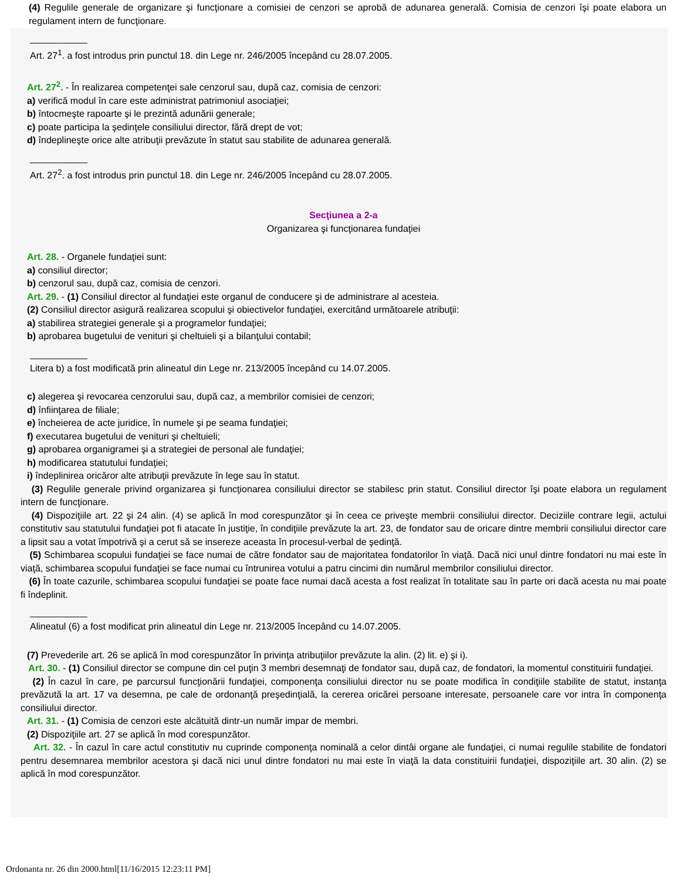(4) Regulile generale de organizare şi funcţionare a comisiei de cenzori se aprobă de adunarea generală. Comisia de cenzori îşi poate elabora un regulament intern de funcţionare.
___________
Art. 27<sup>1</sup>. a fost introdus prin punctul 18. din Lege nr. 246/2005 începând cu 28.07.2005.
Art. 27<sup>2</sup>. - În realizarea competenţei sale cenzorul sau, după caz, comisia de cenzori:
a) verifică modul în care este administrat patrimoniul asociaţiei;
b) întocmeşte rapoarte şi le prezintă adunării generale;
c) poate participa la şedinţele consiliului director, fără drept de vot;
d) îndeplineşte orice alte atribuţii prevăzute în statut sau stabilite de adunarea generală.
___________
Art. 27<sup>2</sup>. a fost introdus prin punctul 18. din Lege nr. 246/2005 începând cu 28.07.2005.
Secţiunea a 2-a
Organizarea şi funcţionarea fundaţiei
Art. 28. - Organele fundaţiei sunt:
a) consiliul director;
b) cenzorul sau, după caz, comisia de cenzori.
Art. 29. - (1) Consiliul director al fundaţiei este organul de conducere şi de administrare al acesteia.
(2) Consiliul director asigură realizarea scopului şi obiectivelor fundaţiei, exercitând următoarele atribuţii:
a) stabilirea strategiei generale şi a programelor fundaţiei;
b) aprobarea bugetului de venituri şi cheltuieli şi a bilanţului contabil;
___________
Litera b) a fost modificată prin alineatul din Lege nr. 213/2005 începând cu 14.07.2005.
c) alegerea şi revocarea cenzorului sau, după caz, a membrilor comisiei de cenzori;
d) înfiinţarea de filiale;
e) încheierea de acte juridice, în numele şi pe seama fundaţiei;
f) executarea bugetului de venituri şi cheltuieli;
g) aprobarea organigramei şi a strategiei de personal ale fundaţiei;
h) modificarea statutului fundaţiei;
i) îndeplinirea oricăror alte atribuţii prevăzute în lege sau în statut.
(3) Regulile generale privind organizarea şi funcţionarea consiliului director se stabilesc prin statut. Consiliul director îşi poate elabora un regulament intern de funcţionare.
(4) Dispoziţiile art. 22 şi 24 alin. (4) se aplică în mod corespunzător şi în ceea ce priveşte membrii consiliului director. Deciziile contrare legii, actului constitutiv sau statutului fundaţiei pot fi atacate în justiţie, în condiţiile prevăzute la art. 23, de fondator sau de oricare dintre membrii consiliului director care a lipsit sau a votat împotrivă şi a cerut să se insereze aceasta în procesul-verbal de şedinţă.
(5) Schimbarea scopului fundaţiei se face numai de către fondator sau de majoritatea fondatorilor în viaţă. Dacă nici unul dintre fondatori nu mai este în viaţă, schimbarea scopului fundaţiei se face numai cu întrunirea votului a patru cincimi din numărul membrilor consiliului director.
(6) În toate cazurile, schimbarea scopului fundaţiei se poate face numai dacă acesta a fost realizat în totalitate sau în parte ori dacă acesta nu mai poate fi îndeplinit.
___________
Alineatul (6) a fost modificat prin alineatul din Lege nr. 213/2005 începând cu 14.07.2005.
(7) Prevederile art. 26 se aplică în mod corespunzător în privinţa atribuţiilor prevăzute la alin. (2) lit. e) şi i).
Art. 30. - (1) Consiliul director se compune din cel puţin 3 membri desemnaţi de fondator sau, după caz, de fondatori, la momentul constituirii fundaţiei.
(2) În cazul în care, pe parcursul funcţionării fundaţiei, componenţa consiliului director nu se poate modifica în condiţiile stabilite de statut, instanţa prevăzută la art. 17 va desemna, pe cale de ordonanţă preşedinţială, la cererea oricărei persoane interesate, persoanele care vor intra în componenţa consiliului director.
Art. 31. - (1) Comisia de cenzori este alcătuită dintr-un număr impar de membri.
(2) Dispoziţiile art. 27 se aplică în mod corespunzător.
Art. 32. - În cazul în care actul constitutiv nu cuprinde componenţa nominală a celor dintâi organe ale fundaţiei, ci numai regulile stabilite de fondatori pentru desemnarea membrilor acestora şi dacă nici unul dintre fondatori nu mai este în viaţă la data constituirii fundaţiei, dispoziţiile art. 30 alin. (2) se aplică în mod corespunzător.
Ordonanta nr. 26 din 2000.html[11/16/2015 12:23:11 PM]